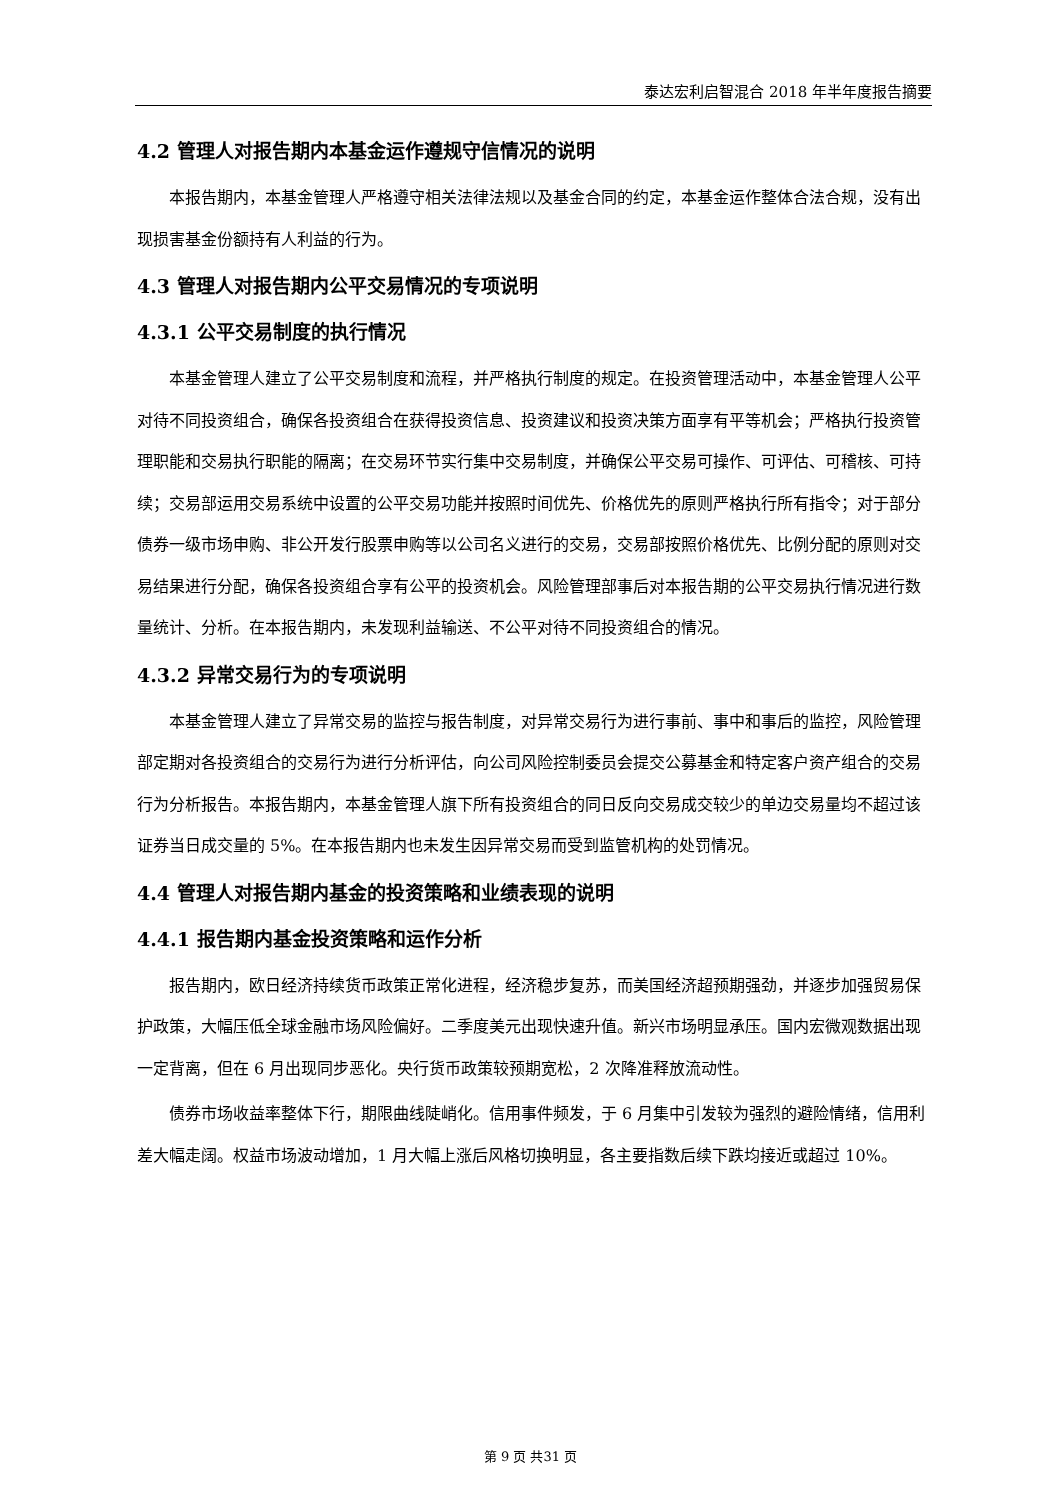泰达宏利启智混合 2018 年半年度报告摘要
4.2 管理人对报告期内本基金运作遵规守信情况的说明
本报告期内，本基金管理人严格遵守相关法律法规以及基金合同的约定，本基金运作整体合法合规，没有出现损害基金份额持有人利益的行为。
4.3 管理人对报告期内公平交易情况的专项说明
4.3.1 公平交易制度的执行情况
本基金管理人建立了公平交易制度和流程，并严格执行制度的规定。在投资管理活动中，本基金管理人公平对待不同投资组合，确保各投资组合在获得投资信息、投资建议和投资决策方面享有平等机会；严格执行投资管理职能和交易执行职能的隔离；在交易环节实行集中交易制度，并确保公平交易可操作、可评估、可稽核、可持续；交易部运用交易系统中设置的公平交易功能并按照时间优先、价格优先的原则严格执行所有指令；对于部分债券一级市场申购、非公开发行股票申购等以公司名义进行的交易，交易部按照价格优先、比例分配的原则对交易结果进行分配，确保各投资组合享有公平的投资机会。风险管理部事后对本报告期的公平交易执行情况进行数量统计、分析。在本报告期内，未发现利益输送、不公平对待不同投资组合的情况。
4.3.2 异常交易行为的专项说明
本基金管理人建立了异常交易的监控与报告制度，对异常交易行为进行事前、事中和事后的监控，风险管理部定期对各投资组合的交易行为进行分析评估，向公司风险控制委员会提交公募基金和特定客户资产组合的交易行为分析报告。本报告期内，本基金管理人旗下所有投资组合的同日反向交易成交较少的单边交易量均不超过该证券当日成交量的 5%。在本报告期内也未发生因异常交易而受到监管机构的处罚情况。
4.4 管理人对报告期内基金的投资策略和业绩表现的说明
4.4.1 报告期内基金投资策略和运作分析
报告期内，欧日经济持续货币政策正常化进程，经济稳步复苏，而美国经济超预期强劲，并逐步加强贸易保护政策，大幅压低全球金融市场风险偏好。二季度美元出现快速升值。新兴市场明显承压。国内宏微观数据出现一定背离，但在 6 月出现同步恶化。央行货币政策较预期宽松，2 次降准释放流动性。
债券市场收益率整体下行，期限曲线陡峭化。信用事件频发，于 6 月集中引发较为强烈的避险情绪，信用利差大幅走阔。权益市场波动增加，1 月大幅上涨后风格切换明显，各主要指数后续下跌均接近或超过 10%。
第 9 页 共31 页